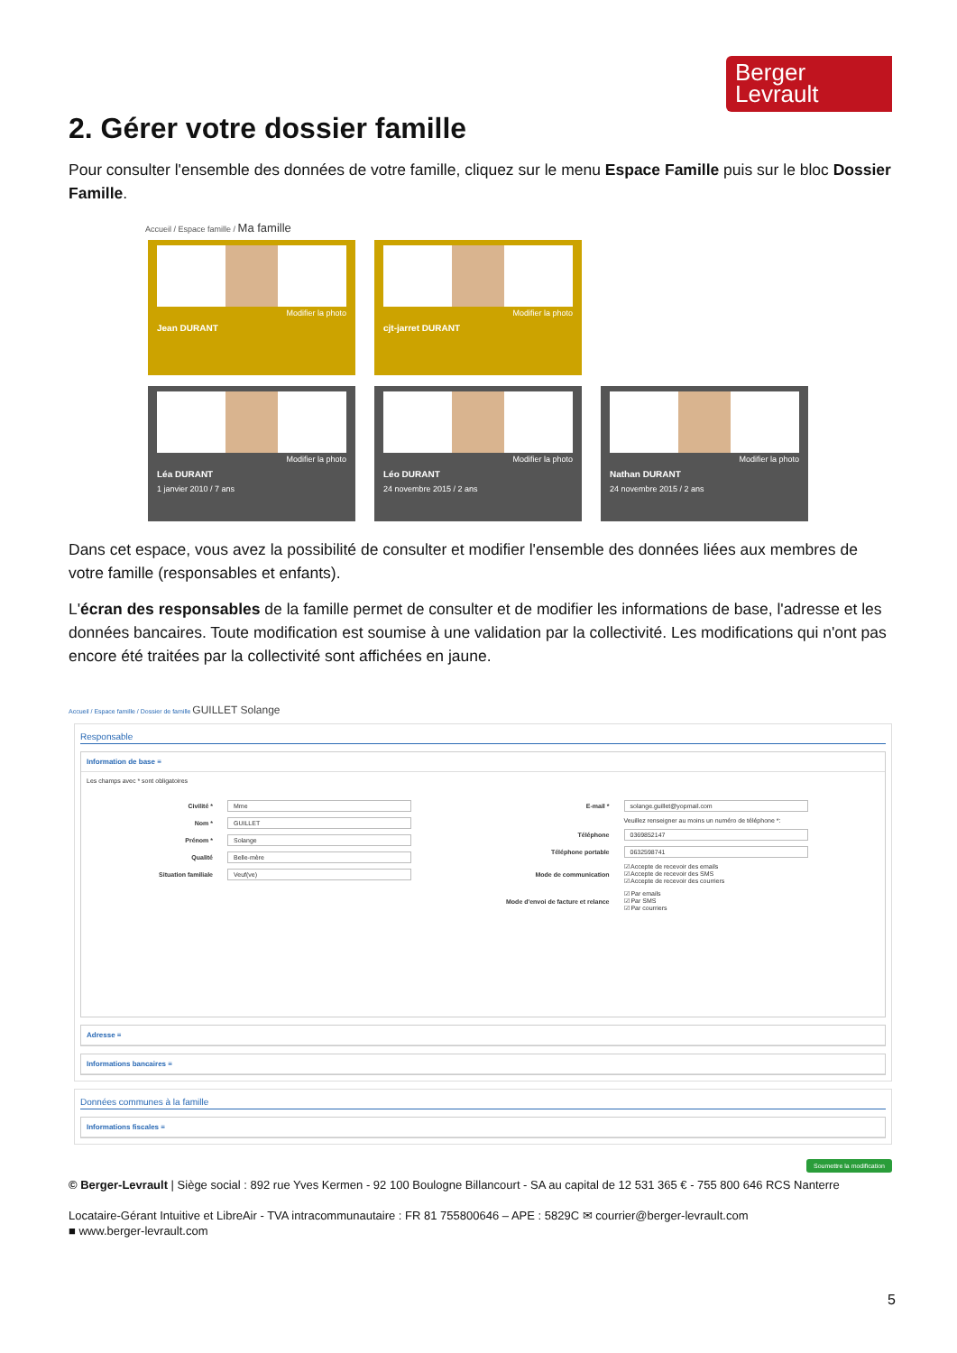Berger
Levrault
2. Gérer votre dossier famille
Pour consulter l'ensemble des données de votre famille, cliquez sur le menu Espace Famille puis sur le bloc Dossier Famille.
Accueil / Espace famille / Ma famille
Modifier la photo
Jean DURANT
Modifier la photo
cjt-jarret DURANT
Modifier la photo
Léa DURANT
1 janvier 2010 / 7 ans
Modifier la photo
Léo DURANT
24 novembre 2015 / 2 ans
Modifier la photo
Nathan DURANT
24 novembre 2015 / 2 ans
Dans cet espace, vous avez la possibilité de consulter et modifier l'ensemble des données liées aux membres de votre famille (responsables et enfants).
L'écran des responsables de la famille permet de consulter et de modifier les informations de base, l'adresse et les données bancaires. Toute modification est soumise à une validation par la collectivité. Les modifications qui n'ont pas encore été traitées par la collectivité sont affichées en jaune.
Accueil / Espace famille / Dossier de famille GUILLET Solange
Responsable
Information de base ≡
Les champs avec * sont obligatoires
Civilité * Mme
Nom * GUILLET
Prénom * Solange
Qualité Belle-mère
Situation familiale Veuf(ve)
E-mail * solange.guillet@yopmail.com
Veuillez renseigner au moins un numéro de téléphone *:
Téléphone 0369852147
Téléphone portable 0632598741
Mode de communication ☑ Accepte de recevoir des emails
☑ Accepte de recevoir des SMS
☑ Accepte de recevoir des courriers
Mode d'envoi de facture et relance ☑ Par emails
☑ Par SMS
☑ Par courriers
Adresse ≡
Informations bancaires ≡
Données communes à la famille
Informations fiscales ≡
Soumettre la modification
© Berger-Levrault | Siège social : 892 rue Yves Kermen - 92 100 Boulogne Billancourt - SA au capital de 12 531 365 € - 755 800 646 RCS Nanterre
Locataire-Gérant Intuitive et LibreAir - TVA intracommunautaire : FR 81 755800646 – APE : 5829C ✉ courrier@berger-levrault.com
■ www.berger-levrault.com
5